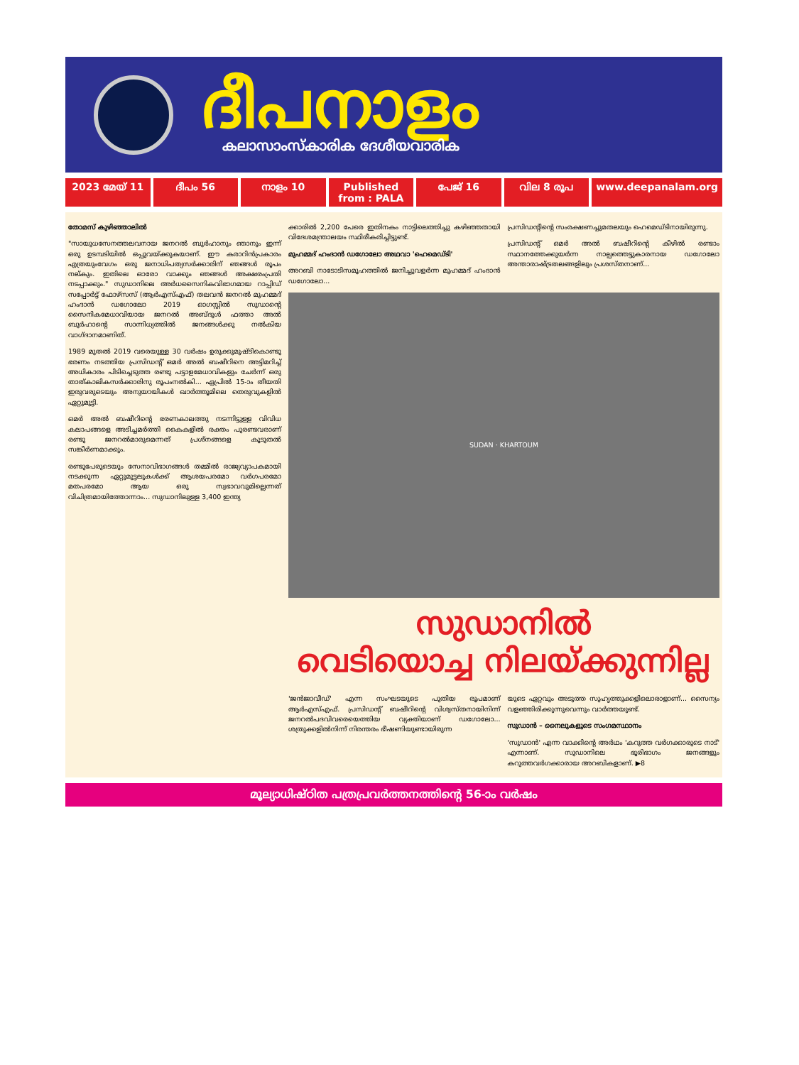ദീപനാളം
കലാസാംസ്കാരിക ദേശീയവാരിക
2023 മേയ് 11 ദീപം 56 നാളം 10 Published from : PALA പേജ് 16 വില 8 രൂപ www.deepanalam.org
തോമസ് കുഴിഞ്ഞാലിൽ
"സായുധസേനത്തലവനായ ജനറൽ ബുർഹാനും ഞാനും ഇന്ന് ഒരു ഉടമ്പടിയിൽ ഒപ്പുവയ്ക്കുകയാണ്. ഈ കരാറിൻപ്രകാരം എത്രയുംവേഗം ഒരു ജനാധിപത്യസർക്കാരിന് ഞങ്ങൾ രൂപം നല്കും. ഇതിലെ ഓരോ വാക്കും ഞങ്ങൾ അക്ഷരംപ്രതി നടപ്പാക്കും." സുഡാനിലെ അർധസൈനികവിഭാഗമായ റാപ്പിഡ് സപ്പോർട്ട് ഫോഴ്സസ് (ആർഎസ്എഫ്) തലവൻ ജനറൽ മുഹമ്മദ് ഹംദാൻ ഡഗോലോ 2019 ഓഗസ്റ്റിൽ സുഡാന്റെ സൈനികമേധാവിയായ ജനറൽ അബ്ദുൾ ഫത്താ അൽ ബുർഹാന്റെ സാന്നിധ്യത്തിൽ ജനങ്ങൾക്കു നൽകിയ വാഗ്ദാനമാണിത്.
1989 മുതൽ 2019 വരെയുള്ള 30 വർഷം ഉരുക്കുമുഷ്ടികൊണ്ടു ഭരണം നടത്തിയ പ്രസിഡന്റ് ഒമർ അൽ ബഷീറിനെ അട്ടിമറിച്ച് അധികാരം പിടിച്ചെടുത്ത രണ്ടു പട്ടാളമേധാവികളും ചേർന്ന് ഒരു താത്കാലികസർക്കാരിനു രൂപംനൽകി... ഏപ്രിൽ 15-ാം തീയതി ഇരുവരുടെയും അനുയായികൾ ഖാർത്തൂമിലെ തെരുവുകളിൽ ഏറ്റുമുട്ടി.
ഒമർ അൽ ബഷീറിന്റെ ഭരണകാലത്തു നടന്നിട്ടുള്ള വിവിധ കലാപങ്ങളെ അടിച്ചമർത്തി കൈകളിൽ രക്തം പുരണ്ടവരാണ് രണ്ടു ജനറൽമാരുമെന്നത് പ്രശ്നങ്ങളെ കൂടുതൽ സങ്കീർണമാക്കും.
രണ്ടുപേരുടെയും സേനാവിഭാഗങ്ങൾ തമ്മിൽ രാജ്യവ്യാപകമായി നടക്കുന്ന ഏറ്റുമുട്ടലുകൾക്ക് ആശയപരമോ വർഗപരമോ മതപരമോ ആയ ഒരു സ്വഭാവവുമില്ലെന്നത് വിചിത്രമായിത്തോന്നാം... സുഡാനിലുള്ള 3,400 ഇന്ത്യ
ക്കാരിൽ 2,200 പേരെ ഇതിനകം നാട്ടിലെത്തിച്ചു കഴിഞ്ഞതായി വിദേശമന്ത്രാലയം സ്ഥിരീകരിച്ചിട്ടുണ്ട്.
മുഹമ്മദ് ഹംദാൻ ഡഗോലോ അഥവാ 'ഹെമെഡ്ടി'
അറബി നാടോടിസമൂഹത്തിൽ ജനിച്ചുവളർന്ന മുഹമ്മദ് ഹംദാൻ ഡഗോലോ...
പ്രസിഡന്റിന്റെ സംരക്ഷണച്ചുമതലയും ഹെമെഡ്ടിനായിരുന്നു.
പ്രസിഡന്റ് ഒമർ അൽ ബഷീറിന്റെ കീഴിൽ രണ്ടാം സ്ഥാനത്തേക്കുയർന്ന നാല്പത്തെട്ടുകാരനായ ഡഗോലോ അന്താരാഷ്ട്രതലങ്ങളിലും പ്രശസ്തനാണ്...
SUDAN · KHARTOUM
സുഡാനിൽ
വെടിയൊച്ച നിലയ്ക്കുന്നില്ല
'ജൻജാവീഡ്' എന്ന സംഘടയുടെ പുതിയ രൂപമാണ് ആർഎസ്എഫ്. പ്രസിഡന്റ് ബഷീറിന്റെ വിശ്വസ്തനായിനിന്ന് ജനറൽപദവിവരെയെത്തിയ വ്യക്തിയാണ് ഡഗോലോ... ശത്രുക്കളിൽനിന്ന് നിരന്തരം ഭീഷണിയുണ്ടായിരുന്ന
യുടെ ഏറ്റവും അടുത്ത സുഹൃത്തുക്കളിലൊരാളാണ്... സൈന്യം വളഞ്ഞിരിക്കുന്നുവെന്നും വാർത്തയുണ്ട്.
സുഡാൻ – നൈലുകളുടെ സംഗമസ്ഥാനം
'സുഡാൻ' എന്ന വാക്കിന്റെ അർഥം 'കറുത്ത വർഗക്കാരുടെ നാട്' എന്നാണ്. സുഡാനിലെ ഭൂരിഭാഗം ജനങ്ങളും കറുത്തവർഗക്കാരായ അറബികളാണ്. ▶8
മൂല്യാധിഷ്ഠിത പത്രപ്രവർത്തനത്തിന്റെ 56-ാം വർഷം